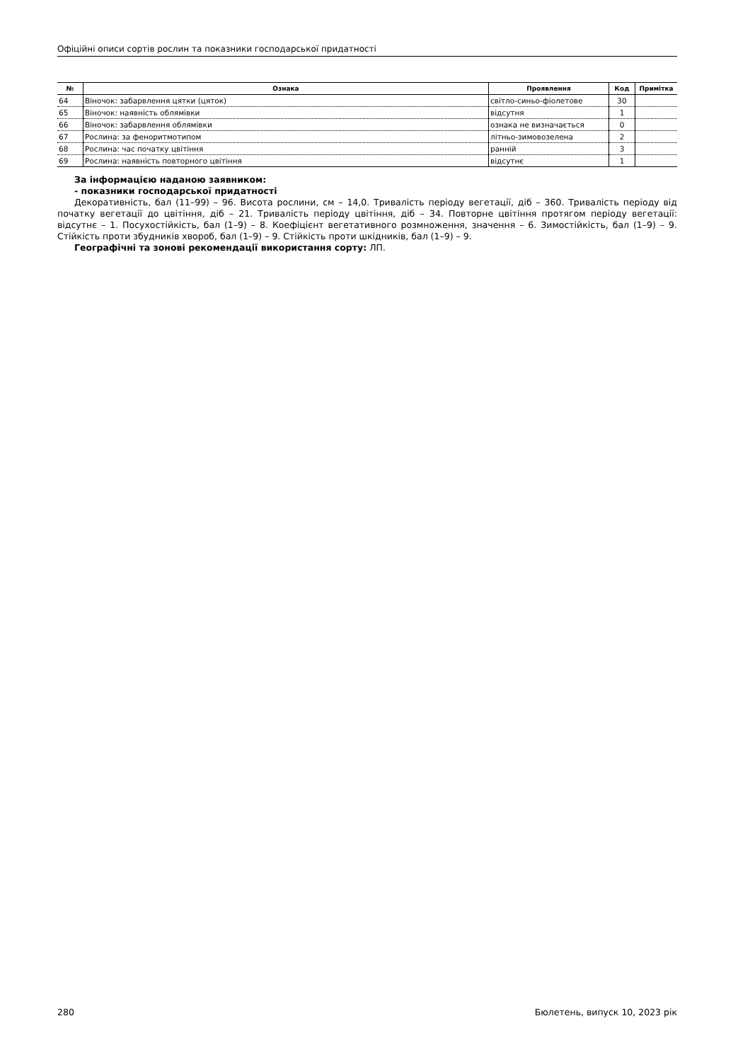Офіційні описи сортів рослин та показники господарської придатності
| № | Ознака | Прояв­лення | Код | Примітка |
| --- | --- | --- | --- | --- |
| 64 | Віночок: забарвлення цятки (цяток) | світло-синьо-фіолетове | 30 | |
| 65 | Віночок: наявність облямівки | відсутня | 1 | |
| 66 | Віночок: забарвлення облямівки | ознака не визначається | 0 | |
| 67 | Рослина: за феноритмотипом | літньо-зимовозелена | 2 | |
| 68 | Рослина: час початку цвітіння | ранній | 3 | |
| 69 | Рослина: наявність повторного цвітіння | відсутнє | 1 | |
За інформацією наданою заявником:
- показники господарської придатності
Декоративність, бал (11–99) – 96. Висота рослини, см – 14,0. Тривалість періоду вегетації, діб – 360. Тривалість періоду від початку вегетації до цвітіння, діб – 21. Тривалість періоду цвітіння, діб – 34. Повторне цвітіння протягом періоду вегетації: відсутнє – 1. Посухостійкість, бал (1–9) – 8. Коефіцієнт вегетативного розмноження, значення – 6. Зимостійкість, бал (1–9) – 9. Стійкість проти збудників хвороб, бал (1–9) – 9. Стійкість проти шкідників, бал (1–9) – 9.
Географічні та зонові рекомендації використання сорту: ЛП.
280 Бюлетень, випуск 10, 2023 рік